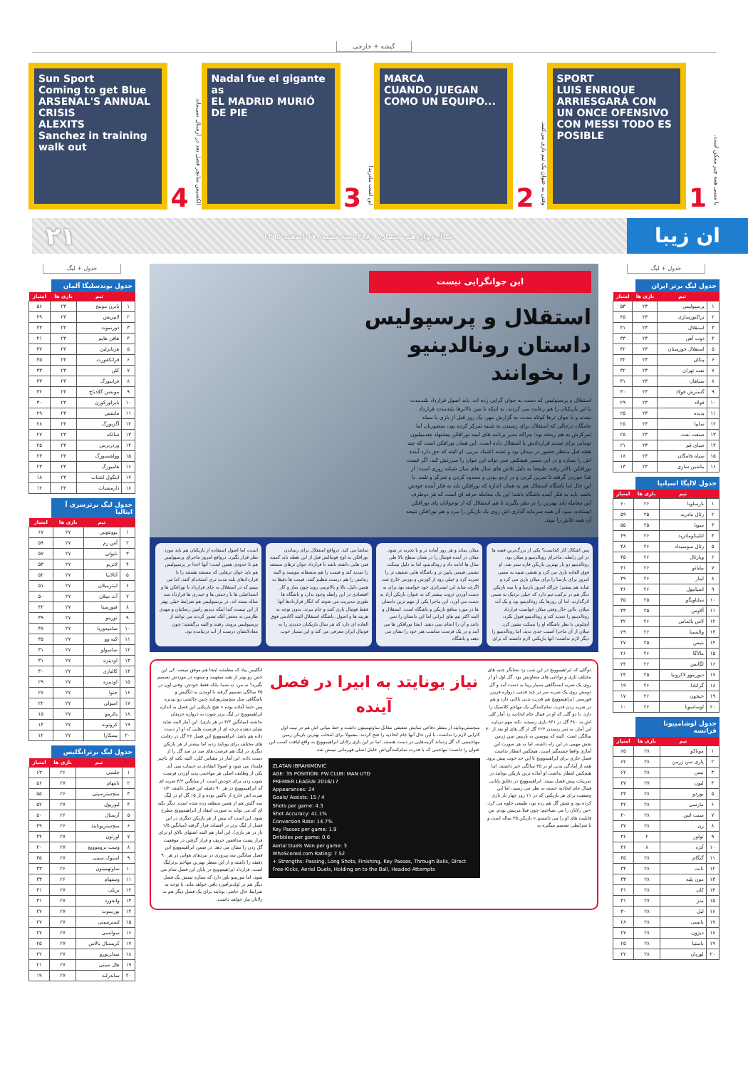گیشه + خارجی
با مسی همه چیز ممکن است.
1
SPORT
LUIS ENRIQUE ARRIESGARÁ CON UN ONCE OFENSIVO
CON MESSI TODO ES POSIBLE
وقتی به عنوان یک تیم بازی می‌کنید.
2
MARCA
CUANDO JUEGAN COMO UN EQUIPO...
این است مادرید!
3
Nadal fue el gigante
as
EL MADRID MURIÓ DE PIE
الکسیس سانچز فصل بعد در آرسنال نمی‌ماند
4
Sun Sport
Coming to get Blue
ARSENAL'S ANNUAL CRISIS
ALEXITS
Sanchez in training walk out
ان زیبا
سال دوازدهم، شماره ۲۸۸۰، سه شنبه، ۱۷ اسفند ۱۳۹۵
۲۱
جدول + لیگ
جدول لیگ برتر ایران
| | تیم | بازی ها | امتیاز |
| --- | --- | --- | --- |
| ۱ | پرسپولیس | ۲۳ | ۵۳ |
| ۲ | تراکتورسازی | ۲۳ | ۴۵ |
| ۳ | استقلال | ۲۳ | ۴۱ |
| ۴ | ذوب آهن | ۲۳ | ۳۳ |
| ۵ | استقلال خوزستان | ۲۳ | ۳۲ |
| ۶ | پیکان | ۲۳ | ۳۲ |
| ۷ | نفت تهران | ۲۳ | ۳۲ |
| ۸ | سیاهان | ۲۳ | ۳۱ |
| ۹ | گسترش فولاد | ۲۳ | ۳۰ |
| ۱۰ | فولاد | ۲۳ | ۲۹ |
| ۱۱ | پدیده | ۲۳ | ۲۵ |
| ۱۲ | سایپا | ۲۳ | ۲۵ |
| ۱۳ | صنعت نفت | ۲۳ | ۲۵ |
| ۱۴ | صبای قم | ۲۳ | ۲۱ |
| ۱۵ | سیاه جامگان | ۲۳ | ۱۸ |
| ۱۶ | ماشین سازی | ۲۳ | ۱۳ |
جدول لالیگا اسپانیا
| | تیم | بازی ها | امتیاز |
| --- | --- | --- | --- |
| ۱ | بارسلونا | ۲۶ | ۶۰ |
| ۲ | رئال مادرید | ۲۵ | ۵۹ |
| ۳ | سویا | ۲۵ | ۵۵ |
| ۴ | اتلتیکومادرید | ۲۶ | ۴۹ |
| ۵ | رئال سوسیداد | ۲۶ | ۴۸ |
| ۶ | ویارئال | ۲۶ | ۴۵ |
| ۷ | بیلبائو | ۲۶ | ۴۱ |
| ۸ | ایبار | ۲۶ | ۳۹ |
| ۹ | اسپانیول | ۲۶ | ۳۶ |
| ۱۰ | سلتاویگو | ۲۵ | ۳۵ |
| ۱۱ | آلاوس | ۲۵ | ۳۳ |
| ۱۲ | لاس پالماس | ۲۶ | ۳۲ |
| ۱۳ | والنسیا | ۲۶ | ۲۹ |
| ۱۴ | بتیس | ۲۵ | ۲۷ |
| ۱۵ | مالاگا | ۲۶ | ۲۶ |
| ۱۶ | لگانس | ۲۶ | ۲۴ |
| ۱۷ | دپورتیوو لاکرونیا | ۲۵ | ۲۳ |
| ۱۸ | گرانادا | ۲۶ | ۱۹ |
| ۱۹ | خیخون | ۲۶ | ۱۷ |
| ۲۰ | اوساسونا | ۲۶ | ۱۰ |
جدول لوشامپیونا فرانسه
| | تیم | بازی ها | امتیاز |
| --- | --- | --- | --- |
| ۱ | موناکو | ۲۸ | ۶۵ |
| ۲ | پاری سن ژرمن | ۲۸ | ۶۲ |
| ۳ | نیس | ۲۸ | ۶۲ |
| ۴ | لیون | ۲۷ | ۴۷ |
| ۵ | بوردو | ۲۸ | ۴۳ |
| ۶ | مارسی | ۲۸ | ۴۲ |
| ۷ | سنت اتین | ۲۸ | ۴۰ |
| ۸ | رن | ۲۸ | ۳۷ |
| ۹ | تولوز | ۲ | ۳۶ |
| ۱۰ | آنژه | ۸ | ۳۶ |
| ۱۱ | گنگام | ۲۸ | ۳۵ |
| ۱۲ | نانت | ۲۸ | ۳۴ |
| ۱۳ | مون پلیه | ۲۸ | ۳۳ |
| ۱۴ | کان | ۲۸ | ۳۱ |
| ۱۵ | متز | ۲۷ | ۳۱ |
| ۱۶ | لیل | ۲۸ | ۳۰ |
| ۱۷ | نانسی | ۲۸ | ۲۸ |
| ۱۸ | دیژون | ۲۸ | ۲۷ |
| ۱۹ | باستیا | ۲۸ | ۲۵ |
| ۲۰ | لوریان | ۲۸ | ۲۲ |
این جوانگرایی نیست
استقلال و پرسپولیس
داستان رونالدینیو
را بخوانند
استقلال و پرسپولیس که دست به جوان گرایی زده اند، باید اصول قرارداد بلندمدت با این بازیکنان را هم رعایت می کردند، نه اینکه با سن بالاترها بلندمدت قرارداد ببندند و با جوان ترها کوتاه مدت. به گزارش مهر، یک روز قبل از بازی با سیاه جامگان درحالی که استقلال برای رسیدن به شنبه تمرکز کرده بود، منصوریان اما تمرکزش به هم ریخته بود؛ چراکه مدیر برنامه های امید نورافکن پیشنهاد چندمیلیون تومانی برای تمدید قراردادش با استقلال داده است. این همان نورافکن است که چند هفته قبل منتظر حضور در میدان بود و تشنه اعتماد مربی. او البته که حق دارد آینده اش را بسازد و در این مسیر هیچکس نمی تواند این جوان را سرزنش کند، اگر قیمت نورافکن بالاتر رفته، طبیعتا به دلیل تلاش های سال های سال شبانه روزی است؛ از غذا خوردن گرفته تا تمرین کردن و در اردو بودن و محدود کردن و تمرکز و تلمذ. با این حال اما باشگاه استقلال هم به همان اندازه که نورافکن باید به فکر آینده خودش باشد، باید به فکر آینده باشگاه باشد؛ این یک معامله حرفه ای است که هر دوطرف این معامله باید بهترین را در نظر بگیرند تا هم استقلال که از نوجوانان پای نورافکن ایستاده، سود آن همه سرمایه گذاری اش روی یک بازیکن را ببرد و هم نورافکن نتیجه آن همه تلاش را ببیند.
پس اشکال کار کجاست؟ یکی از بزرگ‌ترین قصه ها در این رابطه، ماجرای رونالدینیو و میلان بود. رونالدینیو دو بار بهترین بازیکن قاره سبز شد. او فوق العاده بازی می کرد و نقشی شبیه به مسی امروز برای بارسا را برای میلان بازی می کرد و شاید هم بیشتر؛ چراکه امروز بارسا و با سه بازیکن دیگر هم در ترکیب تیم دارد که خیلی نزدیک به مسی اثرگذارند. اما آن روزها یک رونالدینیو بود و یک آث میلان. بااین حال وقتی میلان خواست قرارداد رونالدینیو را تمدید کند و رونالدینیو قبول نکرد، آنچلوتی با نظر باشگاه او را نیمکت نشین کرد. میلان از آن ماجرا آسیب جدی ندید، اما رونالدینیو را دیگر لازم نداشت؛ آنها بازیکنی لازم داشتند که برای
میلان بماند و هر روز آماده تر و با تجربه تر شود. میلان در آینده فوتبال را در همان سطح بالا طی سال ها ادامه داد و رونالدینیو، اما به دلیل نیمکت نشینی قیمتی پایین تر و باشگاه هایی ضعیف تر را تجربه کرد و خیلی زود از کورس و بورس خارج شد. اگرچه شاید این استراتژی خود خواسته بود برای به دست آوردن ثروت بیشتر که به عنوان بازیکن آزاد به دست می آورد. این ماجرا یکی از مهم ترین داستان ها در مورد منافع بازیکن و باشگاه است. استقلال و البته اکثر تیم های ایرانی اما این داستان را نمی دانند و آن را انجام نمی دهند. اینجا نورافکن ها می آیند و در یک فرصت مناسب هنر خود را نشان می دهند و باشگاه
تماشا می کند. درواقع استقلال برای رساندن نورافکن به اوج فوتبالش قبل از این نقطه باید کمیته فنی هایی داشته باشد تا قرارداد جوان ترهای مستعد را تمدید کند و قیمت را هم منصفانه بنویسد و البته زمانش را هم درست تنظیم کنند. قیمت ها دقیقا به همین دلیل، بالا و بالاترمی روند چون ساز و کار اقتصادی در این رابطه وجود ندارد و باشگاه ها طوری مدیریت می شوند که انگار قراردادها آنها فقط فوتبال بازی کنند و جام ببرند، بدون توجه به هزینه ها و اصول. باشگاه استقلال البته آکادمی فوق العاده ای دارد که هر سال بازیکنان جدیدی را به فوتبال ایران معرفی می کند و این بسیار خوب
است، اما اصول استفاده از بازیکنان هم باید مورد نظر قرار بگیرد. درواقع امروز ماجرای پرسپولیس هم تا حدودی همین است؛ آنها اجدا در پرسپولیس هم باید جوان ترهایی که مستعد هستند را با قراردادهای بلند مدت تری استخدام کنند، اما می بینیم که در استقلال به جای قرارداد با نورافکن ها و اسماعیلی ها با رحمتی ها و حیدری ها قرارداد سه ساله بسته اند. در پرسپولیس هم شرایط خیلی بهتر از این نیست کما اینکه دیدیم رامین رضائیان و مهدی طارمی به محض آنکه تصور کردند می توانند از پرسپولیس بروند، رفتند و البته برگشتند؛ چون معادلاتشان درست از آب درنیامده بود.
دوگلی که ابراهیموویچ در این شب زد نشانگر جنبه های مختلف بازی و توانایی های متفاوتش بود. گل اول او از روی یک ضربه ایستگاهی بسیار زیبا به دست آمد و گل دومش روی یک ضربه سر در چند قدمی دروازه فریزر فورستر. ابراهیموویچ هم قدرت بدنی بالایی دارد و هم در ضربه زدن قدرت تمام‌کنندگی یک مهاجم کلاسیک را دارد. با دو گلی که او در فینال جام اتحادیه زد آمار کلی اش به ۴۸۰ گل در ۸۳۱ بازی رسیده. نکته مهم درباره این آمار، به ثمر رسیدن ۲۲۴ گل از گل های او بعد از ۳۰ سالگی است. البته که پیوستن به پاریس سن ژرمن نقش مهمی در این راه داشته، اما به هر صورت این آماری واقعا چشمگیر است. هیچکس انتظار نداشت فصل جاری برای ابراهیموویچ تا این حد خوب پیش برود. همه از آمادگی بدنی او در ۳۵ سالگی خبر داشتند، اما هیچکس انتظار نداشت او آماده ترین بازیکن یونایتد در تمرینات پیش فصل ببینند. ابراهیموویچ در دقایق پایانی فینال جام اتحادیه خسته به نظر می رسید، اما این وضعیت برای هر بازیکنی که در ۱۱ روز چهار بار بازی کرده بود و شش گل هم زده بود، طبیعی جلوه می کرد. «من زلاتان را می شناختم؛ چون قبلا مربیش بودم. من قابلیت های او را می دانستم.» بازیکن ۳۵ ساله است و با شرایطی تصمیم میگیره به
نیاز یونایتد به ابیرا در فصل آینده
منچستریونایتد از منظر دفاعی نمایش ضعیفی مقابل ساوتهمپتون داشت و خط میانی اش هم در نیمه اول کارایی لازم را نداشت، با این حال آنها جام اتحادیه را فتح کردند. معمولا برای انتخاب بهترین بازیکن زمین مهاجمینی که گل زده‌اند گزینه‌هایی در دست هستند، اما در این بازی زلاتان ابراهیموویچ به واقع لیاقت کسب این عنوان را داشت؛ مهاجمی که با قدرت تمام‌کنندگی‌اش عامل اصلی قهرمانی تیمش شد.
ZLATAN IBRAHIMOVIC
AGE: 35 POSITION: FW CLUB: MAN UTD
PREMIER LEAGUE 2016/17
Appearances: 24
Goals/ Assists: 15 / 4
Shots per game: 4.3
Shot Accuracy: 41.1%
Conversion Rate: 14.7%
Key Passes per game: 1.9
Dribbles per game: 0.6
Aerial Duels Won per game: 3
WhoScored.com Rating: 7.52
+ Strengths: Passing, Long Shots, Finishing, Key Passes, Through Balls, Direct Free-Kicks, Aerial Duels, Holding on to the Ball, Headed Attempts
انگلیس بیاد که مطمئنه اینجا هم موفق میشه. کی این حس رو بهتر از بقیه میفهمه و میتونه در موردش تصمیم بگیره؟ نه من، نه شما، بلکه فقط خودش. وقتی اون در ۳۵ سالگی تصمیم گرفته با اومدن به انگلیس و باشگاهی مثل منچستریونایتد چنین چالشی رو بپذیره پس حتما آماده بوده.» هیچ بازیکنی این فصل به اندازه ابراهیموویچ در لیگ برتر شوت به دروازه حریفان نداشته (میانگین ۴/۳ در هر بازی). این آمار البته شاید نشان دهنده درجه ای از فرصت هایی که او از دست داده هم باشد. ابراهیموویچ این فصل ۲۶ گل در رقابت های مختلف برای یونایتد زده، اما بیشتر از هر بازیکن دیگری در لیگ هم فرصت های صد در صد گل را از دست داده. این آمار در مقیاس کلی، البته نکته ای ناچیز قلمداد می شود و اصولا انتقادی به حساب نمی آید. یکی از وظایف اصلی هر مهاجمی پدید آوردن فرصت شوت زدن برای خودش است. از میانگین ۴/۳ ضربه ای که ابراهیموویچ در هر ۹۰ دقیقه این فصل داشته، ۱/۳ ضربه اش خارج از باکس بوده و از ۱۵ گل او در لیگ سه گلش هم از همین منطقه زده شده است. دیگر نکته ای که می تواند به صورت انتقاد از ابراهیموویچ مطرح شود، این است که بیش از هر بازیکن دیگری در این فصل از لیگ برتر در آفساید قرار گرفته (میانگین ۱/۵ بار در هر بازی). این آمار هم البته اشتهای بالای او برای فرار پشت مدافعین حریف و قرار گرفتن در موقعیت گل زدن را نشان می دهد. در ضمن ابراهیموویچ این فصل میانگین سه پیروزی در نبردهای هوایی در هر ۹۰ دقیقه را داشته و از این منظر بهترین مهاجم برترلیگ است. قرارداد ابراهیموویچ در پایان این فصل تمام می شود، اما مورینیو باور دارد که ستاره تیمش یک فصل دیگر هم در اولدترافورد باقی خواهد ماند. با توجه به شرایط حال حاضر، یونایتد برای یک فصل دیگر هم به زلاتان نیاز خواهد داشت.
جدول + لیگ
جدول بوندسلیگا آلمان
| | تیم | بازی ها | امتیاز |
| --- | --- | --- | --- |
| ۱ | بایرن مونیخ | ۲۳ | ۵۶ |
| ۲ | لایپزیش | ۲۳ | ۴۹ |
| ۳ | دورتموند | ۲۳ | ۴۳ |
| ۴ | هافن هایم | ۲۳ | ۴۱ |
| ۵ | هرتابرلین | ۲۳ | ۳۷ |
| ۶ | فرانکفورت | ۲۳ | ۳۵ |
| ۷ | کلن | ۲۳ | ۳۳ |
| ۸ | فرایبورگ | ۲۳ | ۳۳ |
| ۹ | مونشن گلادباخ | ۲۳ | ۳۲ |
| ۱۰ | بایرلورکوزن | ۲۳ | ۳۰ |
| ۱۱ | ماینتس | ۲۳ | ۲۹ |
| ۱۲ | آگزبورگ | ۲۳ | ۲۸ |
| ۱۳ | شالکه | ۲۳ | ۲۷ |
| ۱۴ | وردربرمن | ۲۳ | ۲۵ |
| ۱۵ | وولفسبورگ | ۲۳ | ۲۳ |
| ۱۶ | هامبورگ | ۲۳ | ۲۳ |
| ۱۷ | اینگول اشتات | ۲۳ | ۱۸ |
| ۱۸ | دارمشتات | ۲۳ | ۱۲ |
جدول لیگ برترسری آ ایتالیا
| | تیم | بازی ها | امتیاز |
| --- | --- | --- | --- |
| ۱ | یوونتوس | ۲۷ | ۶۷ |
| ۲ | آس رم | ۲۷ | ۵۹ |
| ۳ | ناپولی | ۲۷ | ۵۷ |
| ۴ | لاتزیو | ۲۷ | ۵۳ |
| ۵ | آتالانتا | ۲۷ | ۵۲ |
| ۶ | اینترمیلان | ۲۷ | ۵۱ |
| ۷ | آث میلان | ۲۷ | ۵۰ |
| ۸ | فیورنتینا | ۲۷ | ۴۲ |
| ۹ | تورینو | ۲۷ | ۳۹ |
| ۱۰ | سامپدوریا | ۲۷ | ۳۸ |
| ۱۱ | کیه وو | ۲۷ | ۳۵ |
| ۱۲ | ساسولو | ۲۷ | ۳۱ |
| ۱۳ | اودینزه | ۲۷ | ۳۱ |
| ۱۴ | کالیاری | ۲۷ | ۳۰ |
| ۱۵ | اودینزه | ۲۷ | ۲۹ |
| ۱۶ | جنوا | ۲۷ | ۲۸ |
| ۱۷ | امپولی | ۲۷ | ۲۲ |
| ۱۸ | پالرمو | ۲۷ | ۱۵ |
| ۱۹ | کروتونه | ۲۷ | ۱۴ |
| ۲۰ | پسکارا | ۲۷ | ۱۲ |
جدول لیگ برترانگلیس
| | تیم | بازی ها | امتیاز |
| --- | --- | --- | --- |
| ۱ | چلسی | ۲۶ | ۶۳ |
| ۲ | تاتنهام | ۲۷ | ۵۶ |
| ۳ | منچسترسیتی | ۲۶ | ۵۵ |
| ۴ | لیورپول | ۲۷ | ۵۲ |
| ۵ | آرسنال | ۲۶ | ۵۰ |
| ۶ | منچستریونایتد | ۲۶ | ۴۹ |
| ۷ | اورتون | ۲۷ | ۴۴ |
| ۸ | وست بروموویچ | ۲۷ | ۴۰ |
| ۹ | استوک سیتی | ۲۷ | ۳۵ |
| ۱۰ | ساوتهمپتون | ۲۶ | ۳۳ |
| ۱۱ | وستهام | ۲۶ | ۳۳ |
| ۱۲ | برنلی | ۲۷ | ۳۱ |
| ۱۳ | واتفورد | ۲۷ | ۳۱ |
| ۱۴ | بورنموث | ۲۷ | ۲۷ |
| ۱۵ | لسترسیتی | ۲۷ | ۲۷ |
| ۱۶ | سوانسی | ۲۷ | ۲۷ |
| ۱۷ | کریستال پالاس | ۲۷ | ۲۵ |
| ۱۸ | میدلزبورو | ۲۷ | ۲۲ |
| ۱۹ | هال سیتی | ۲۷ | ۲۱ |
| ۲۰ | ساندرلند | ۲۷ | ۱۹ |